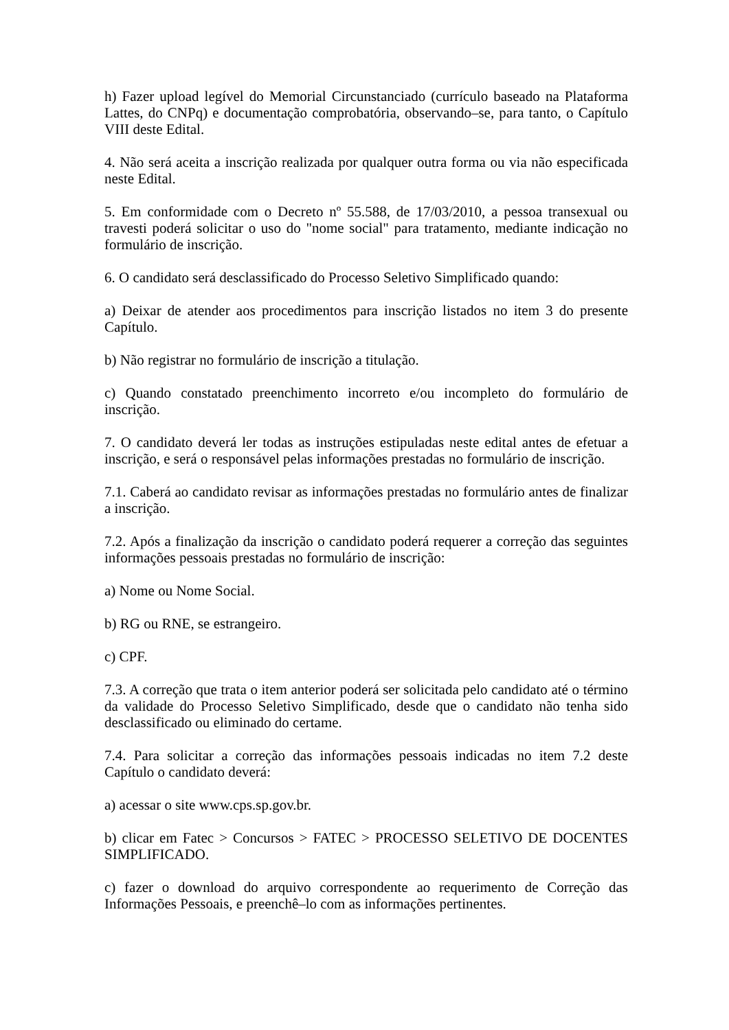h) Fazer upload legível do Memorial Circunstanciado (currículo baseado na Plataforma Lattes, do CNPq) e documentação comprobatória, observando–se, para tanto, o Capítulo VIII deste Edital.
4. Não será aceita a inscrição realizada por qualquer outra forma ou via não especificada neste Edital.
5. Em conformidade com o Decreto nº 55.588, de 17/03/2010, a pessoa transexual ou travesti poderá solicitar o uso do "nome social" para tratamento, mediante indicação no formulário de inscrição.
6. O candidato será desclassificado do Processo Seletivo Simplificado quando:
a) Deixar de atender aos procedimentos para inscrição listados no item 3 do presente Capítulo.
b) Não registrar no formulário de inscrição a titulação.
c) Quando constatado preenchimento incorreto e/ou incompleto do formulário de inscrição.
7. O candidato deverá ler todas as instruções estipuladas neste edital antes de efetuar a inscrição, e será o responsável pelas informações prestadas no formulário de inscrição.
7.1. Caberá ao candidato revisar as informações prestadas no formulário antes de finalizar a inscrição.
7.2. Após a finalização da inscrição o candidato poderá requerer a correção das seguintes informações pessoais prestadas no formulário de inscrição:
a) Nome ou Nome Social.
b) RG ou RNE, se estrangeiro.
c) CPF.
7.3. A correção que trata o item anterior poderá ser solicitada pelo candidato até o término da validade do Processo Seletivo Simplificado, desde que o candidato não tenha sido desclassificado ou eliminado do certame.
7.4. Para solicitar a correção das informações pessoais indicadas no item 7.2 deste Capítulo o candidato deverá:
a) acessar o site www.cps.sp.gov.br.
b) clicar em Fatec > Concursos > FATEC > PROCESSO SELETIVO DE DOCENTES SIMPLIFICADO.
c) fazer o download do arquivo correspondente ao requerimento de Correção das Informações Pessoais, e preenchê–lo com as informações pertinentes.